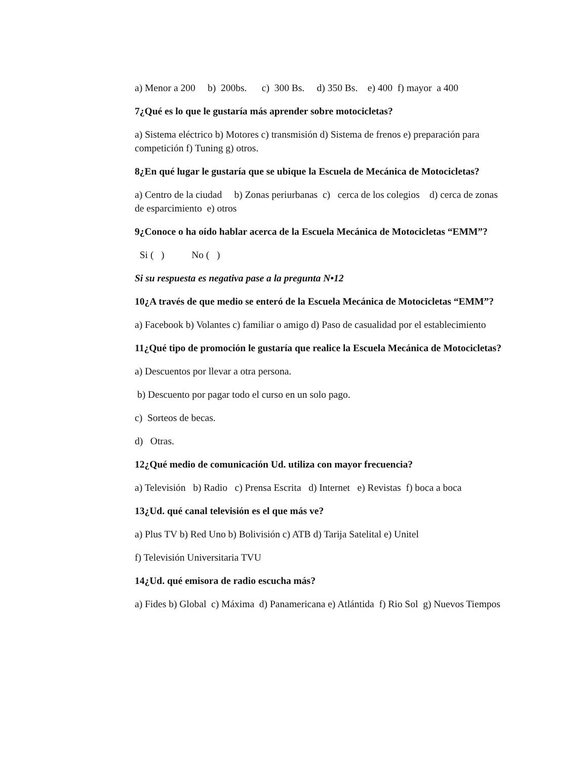a) Menor a 200 b) 200bs. c) 300 Bs. d) 350 Bs. e) 400 f) mayor a 400
7¿Qué es lo que le gustaría más aprender sobre motocicletas?
a) Sistema eléctrico b) Motores c) transmisión d) Sistema de frenos e) preparación para competición f) Tuning g) otros.
8¿En qué lugar le gustaría que se ubique la Escuela de Mecánica de Motocicletas?
a) Centro de la ciudad b) Zonas periurbanas c) cerca de los colegios d) cerca de zonas de esparcimiento e) otros
9¿Conoce o ha oído hablar acerca de la Escuela Mecánica de Motocicletas “EMM”?
Si ( ) No ( )
Si su respuesta es negativa pase a la pregunta N•12
10¿A través de que medio se enteró de la Escuela Mecánica de Motocicletas “EMM”?
a) Facebook b) Volantes c) familiar o amigo d) Paso de casualidad por el establecimiento
11¿Qué tipo de promoción le gustaría que realice la Escuela Mecánica de Motocicletas?
a) Descuentos por llevar a otra persona.
b) Descuento por pagar todo el curso en un solo pago.
c) Sorteos de becas.
d) Otras.
12¿Qué medio de comunicación Ud. utiliza con mayor frecuencia?
a) Televisión b) Radio c) Prensa Escrita d) Internet e) Revistas f) boca a boca
13¿Ud. qué canal televisión es el que más ve?
a) Plus TV b) Red Uno b) Bolivisión c) ATB d) Tarija Satelital e) Unitel
f) Televisión Universitaria TVU
14¿Ud. qué emisora de radio escucha más?
a) Fides b) Global c) Máxima d) Panamericana e) Atlántida f) Rio Sol g) Nuevos Tiempos